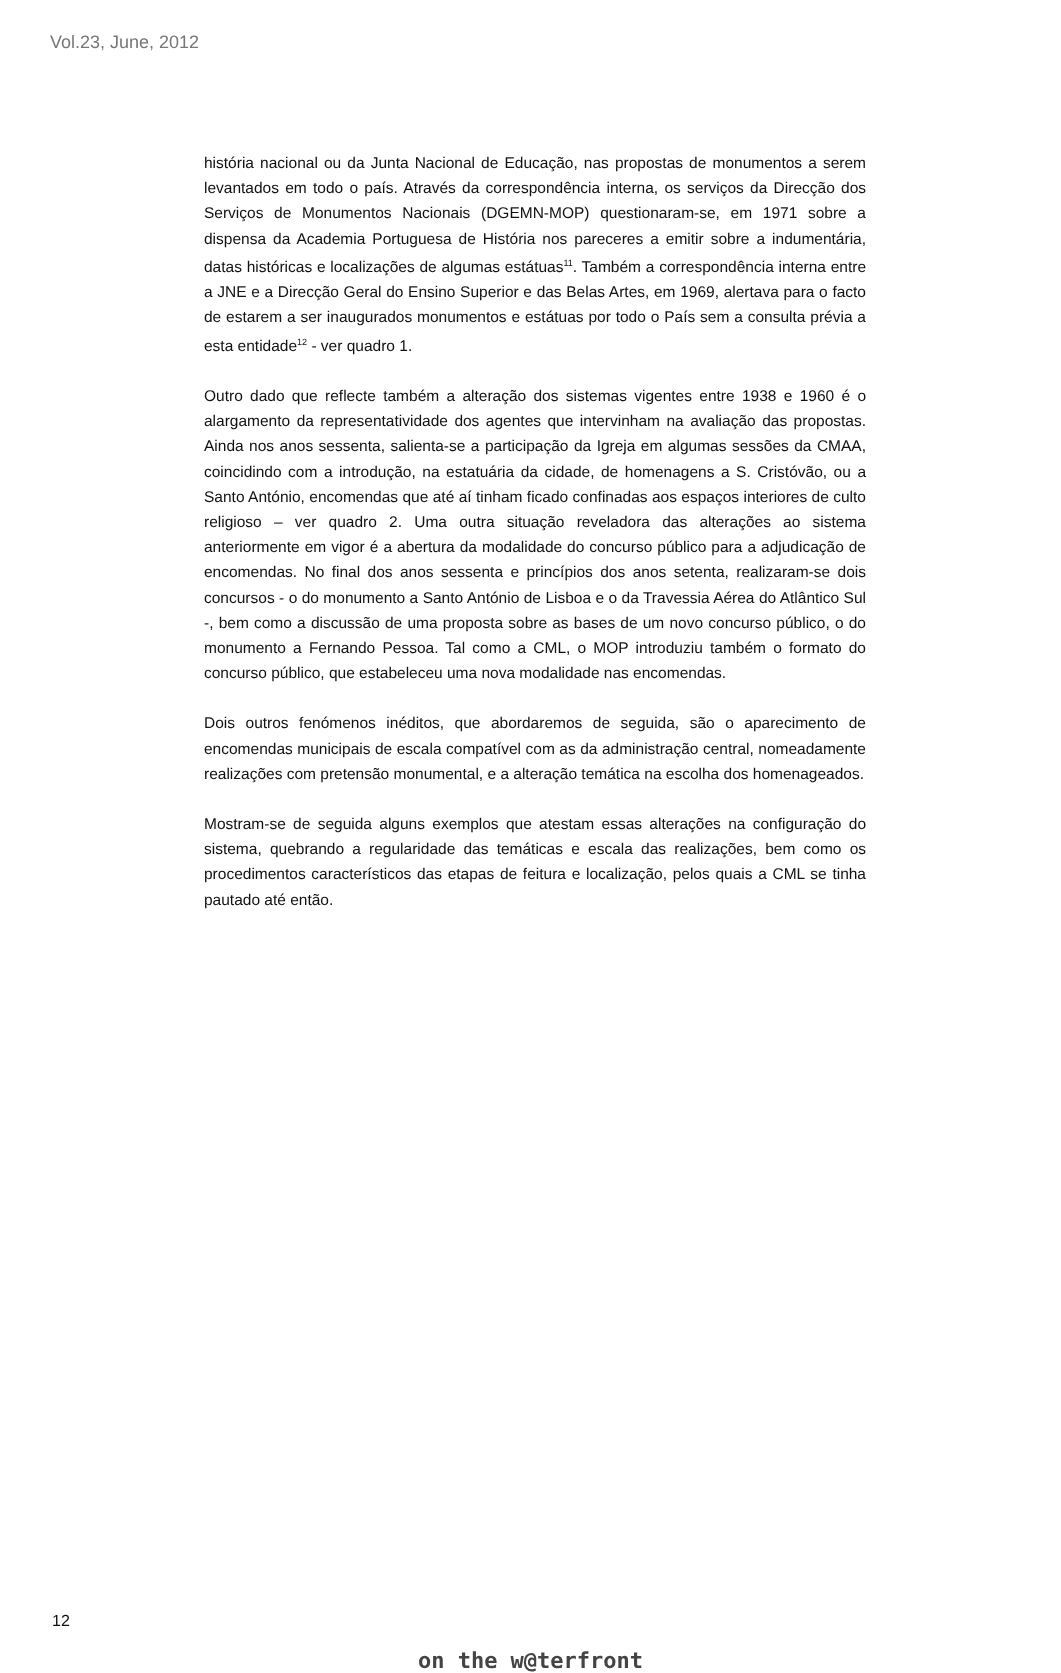Vol.23, June, 2012
história nacional ou da Junta Nacional de Educação, nas propostas de monumentos a serem levantados em todo o país. Através da correspondência interna, os serviços da Direcção dos Serviços de Monumentos Nacionais (DGEMN-MOP) questionaram-se, em 1971 sobre a dispensa da Academia Portuguesa de História nos pareceres a emitir sobre a indumentária, datas históricas e localizações de algumas estátuas<sup>11</sup>. Também a correspondência interna entre a JNE e a Direcção Geral do Ensino Superior e das Belas Artes, em 1969, alertava para o facto de estarem a ser inaugurados monumentos e estátuas por todo o País sem a consulta prévia a esta entidade<sup>12</sup> - ver quadro 1.
Outro dado que reflecte também a alteração dos sistemas vigentes entre 1938 e 1960 é o alargamento da representatividade dos agentes que intervinham na avaliação das propostas. Ainda nos anos sessenta, salienta-se a participação da Igreja em algumas sessões da CMAA, coincidindo com a introdução, na estatuária da cidade, de homenagens a S. Cristóvão, ou a Santo António, encomendas que até aí tinham ficado confinadas aos espaços interiores de culto religioso – ver quadro 2. Uma outra situação reveladora das alterações ao sistema anteriormente em vigor é a abertura da modalidade do concurso público para a adjudicação de encomendas. No final dos anos sessenta e princípios dos anos setenta, realizaram-se dois concursos - o do monumento a Santo António de Lisboa e o da Travessia Aérea do Atlântico Sul -, bem como a discussão de uma proposta sobre as bases de um novo concurso público, o do monumento a Fernando Pessoa. Tal como a CML, o MOP introduziu também o formato do concurso público, que estabeleceu uma nova modalidade nas encomendas.
Dois outros fenómenos inéditos, que abordaremos de seguida, são o aparecimento de encomendas municipais de escala compatível com as da administração central, nomeadamente realizações com pretensão monumental, e a alteração temática na escolha dos homenageados.
Mostram-se de seguida alguns exemplos que atestam essas alterações na configuração do sistema, quebrando a regularidade das temáticas e escala das realizações, bem como os procedimentos característicos das etapas de feitura e localização, pelos quais a CML se tinha pautado até então.
12
on the w@terfront